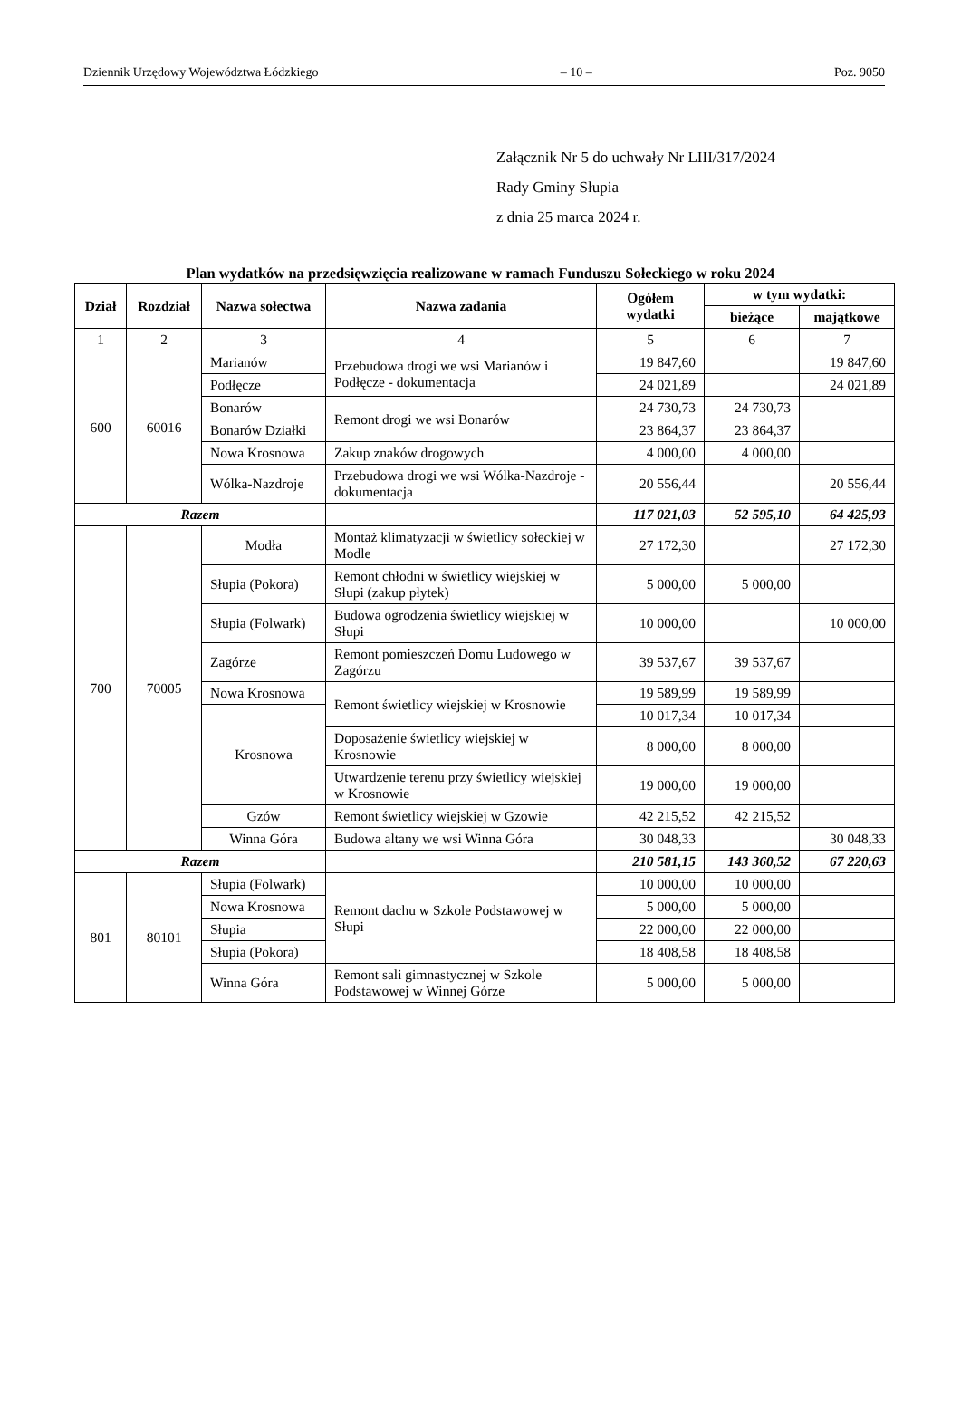Dziennik Urzędowy Województwa Łódzkiego – 10 – Poz. 9050
Załącznik Nr 5 do uchwały Nr LIII/317/2024
Rady Gminy Słupia
z dnia 25 marca 2024 r.
Plan wydatków na przedsięwzięcia realizowane w ramach Funduszu Sołeckiego w roku 2024
| Dział | Rozdział | Nazwa sołectwa | Nazwa zadania | Ogółem wydatki | w tym wydatki: | |
| --- | --- | --- | --- | --- | --- | --- |
| | | | | | bieżące | majątkowe |
| 1 | 2 | 3 | 4 | 5 | 6 | 7 |
| 600 | 60016 | Marianów | Przebudowa drogi we wsi Marianów i Podłęcze - dokumentacja | 19 847,60 | | 19 847,60 |
| | | Podłęcze | | 24 021,89 | | 24 021,89 |
| | | Bonarów | Remont drogi we wsi Bonarów | 24 730,73 | 24 730,73 | |
| | | Bonarów Działki | | 23 864,37 | 23 864,37 | |
| | | Nowa Krosnowa | Zakup znaków drogowych | 4 000,00 | 4 000,00 | |
| | | Wólka-Nazdroje | Przebudowa drogi we wsi Wólka-Nazdroje - dokumentacja | 20 556,44 | | 20 556,44 |
| Razem | | | | 117 021,03 | 52 595,10 | 64 425,93 |
| 700 | 70005 | Modła | Montaż klimatyzacji w świetlicy sołeckiej w Modle | 27 172,30 | | 27 172,30 |
| | | Słupia (Pokora) | Remont chłodni w świetlicy wiejskiej w Słupi (zakup płytek) | 5 000,00 | 5 000,00 | |
| | | Słupia (Folwark) | Budowa ogrodzenia świetlicy wiejskiej w Słupi | 10 000,00 | | 10 000,00 |
| | | Zagórze | Remont pomieszczeń Domu Ludowego w Zagórzu | 39 537,67 | 39 537,67 | |
| | | Nowa Krosnowa | Remont świetlicy wiejskiej w Krosnowie | 19 589,99 | 19 589,99 | |
| | | Krosnowa | | 10 017,34 | 10 017,34 | |
| | | | Doposażenie świetlicy wiejskiej w Krosnowie | 8 000,00 | 8 000,00 | |
| | | | Utwardzenie terenu przy świetlicy wiejskiej w Krosnowie | 19 000,00 | 19 000,00 | |
| | | Gzów | Remont świetlicy wiejskiej w Gzowie | 42 215,52 | 42 215,52 | |
| | | Winna Góra | Budowa altany we wsi Winna Góra | 30 048,33 | | 30 048,33 |
| Razem | | | | 210 581,15 | 143 360,52 | 67 220,63 |
| 801 | 80101 | Słupia (Folwark) | Remont dachu w Szkole Podstawowej w Słupi | 10 000,00 | 10 000,00 | |
| | | Nowa Krosnowa | | 5 000,00 | 5 000,00 | |
| | | Słupia | | 22 000,00 | 22 000,00 | |
| | | Słupia (Pokora) | | 18 408,58 | 18 408,58 | |
| | | Winna Góra | Remont sali gimnastycznej w Szkole Podstawowej w Winnej Górze | 5 000,00 | 5 000,00 | |